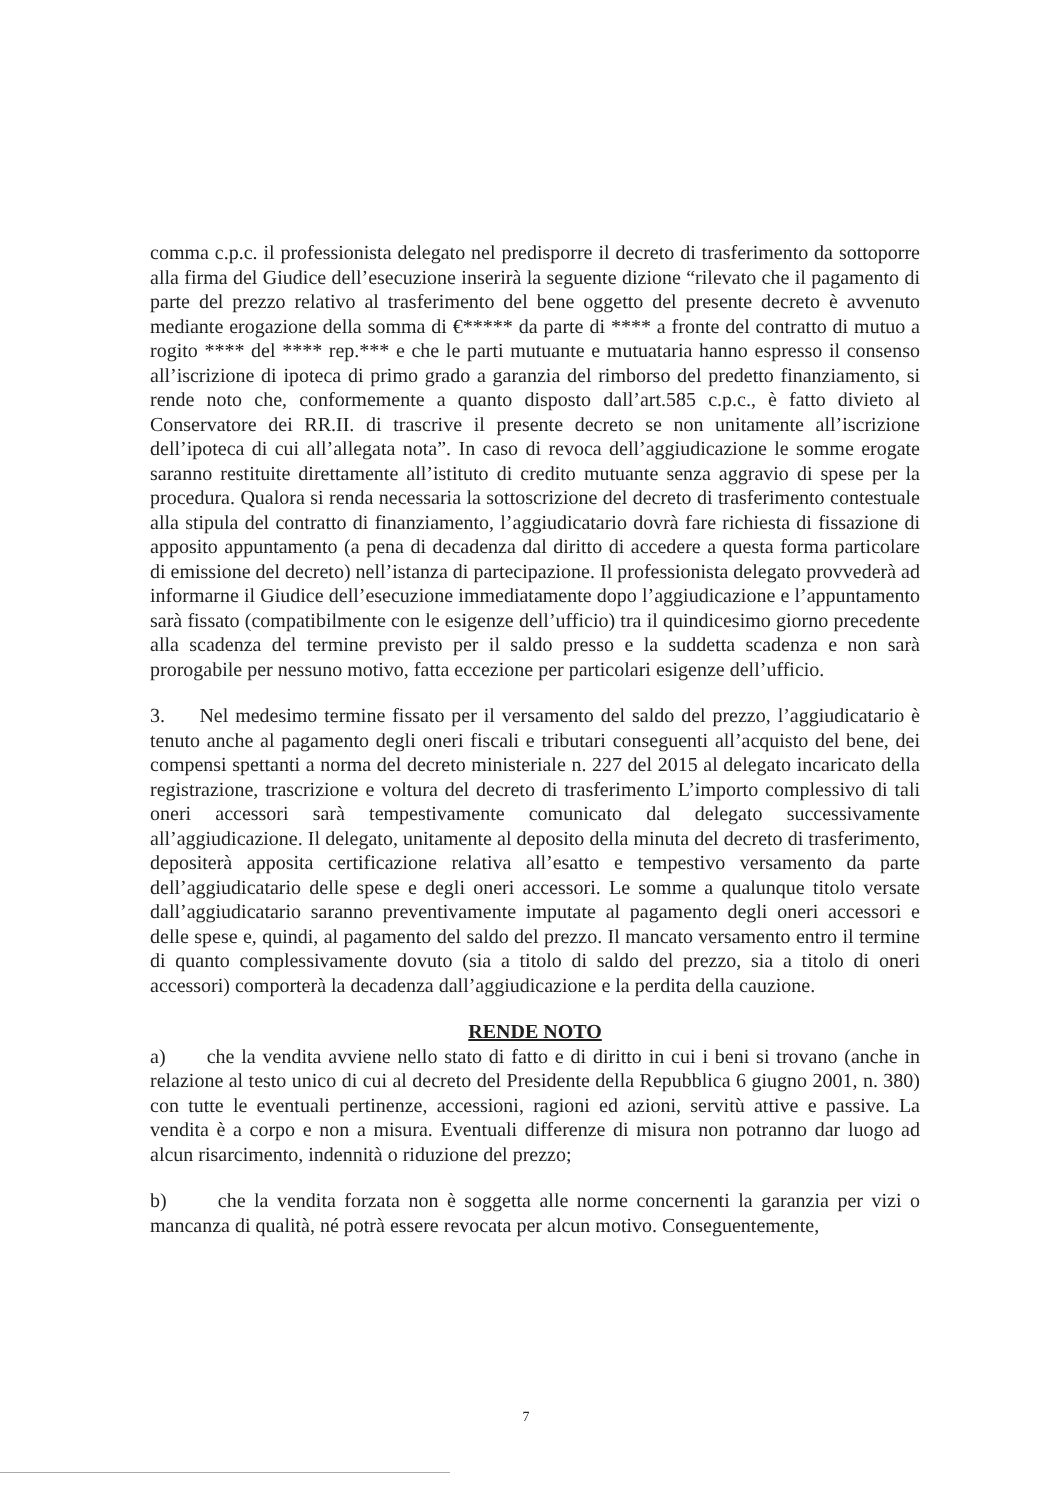comma c.p.c. il professionista delegato nel predisporre il decreto di trasferimento da sottoporre alla firma del Giudice dell’esecuzione inserirà la seguente dizione “rilevato che il pagamento di parte del prezzo relativo al trasferimento del bene oggetto del presente decreto è avvenuto mediante erogazione della somma di €***** da parte di **** a fronte del contratto di mutuo a rogito **** del **** rep.*** e che le parti mutuante e mutuataria hanno espresso il consenso all’iscrizione di ipoteca di primo grado a garanzia del rimborso del predetto finanziamento, si rende noto che, conformemente a quanto disposto dall’art.585 c.p.c., è fatto divieto al Conservatore dei RR.II. di trascrive il presente decreto se non unitamente all’iscrizione dell’ipoteca di cui all’allegata nota”. In caso di revoca dell’aggiudicazione le somme erogate saranno restituite direttamente all’istituto di credito mutuante senza aggravio di spese per la procedura. Qualora si renda necessaria la sottoscrizione del decreto di trasferimento contestuale alla stipula del contratto di finanziamento, l’aggiudicatario dovrà fare richiesta di fissazione di apposito appuntamento (a pena di decadenza dal diritto di accedere a questa forma particolare di emissione del decreto) nell’istanza di partecipazione. Il professionista delegato provvederà ad informarne il Giudice dell’esecuzione immediatamente dopo l’aggiudicazione e l’appuntamento sarà fissato (compatibilmente con le esigenze dell’ufficio) tra il quindicesimo giorno precedente alla scadenza del termine previsto per il saldo presso e la suddetta scadenza e non sarà prorogabile per nessuno motivo, fatta eccezione per particolari esigenze dell’ufficio.
3. Nel medesimo termine fissato per il versamento del saldo del prezzo, l’aggiudicatario è tenuto anche al pagamento degli oneri fiscali e tributari conseguenti all’acquisto del bene, dei compensi spettanti a norma del decreto ministeriale n. 227 del 2015 al delegato incaricato della registrazione, trascrizione e voltura del decreto di trasferimento L’importo complessivo di tali oneri accessori sarà tempestivamente comunicato dal delegato successivamente all’aggiudicazione. Il delegato, unitamente al deposito della minuta del decreto di trasferimento, depositerà apposita certificazione relativa all’esatto e tempestivo versamento da parte dell’aggiudicatario delle spese e degli oneri accessori. Le somme a qualunque titolo versate dall’aggiudicatario saranno preventivamente imputate al pagamento degli oneri accessori e delle spese e, quindi, al pagamento del saldo del prezzo. Il mancato versamento entro il termine di quanto complessivamente dovuto (sia a titolo di saldo del prezzo, sia a titolo di oneri accessori) comporterà la decadenza dall’aggiudicazione e la perdita della cauzione.
RENDE NOTO
a) che la vendita avviene nello stato di fatto e di diritto in cui i beni si trovano (anche in relazione al testo unico di cui al decreto del Presidente della Repubblica 6 giugno 2001, n. 380) con tutte le eventuali pertinenze, accessioni, ragioni ed azioni, servitù attive e passive. La vendita è a corpo e non a misura. Eventuali differenze di misura non potranno dar luogo ad alcun risarcimento, indennità o riduzione del prezzo;
b) che la vendita forzata non è soggetta alle norme concernenti la garanzia per vizi o mancanza di qualità, né potrà essere revocata per alcun motivo. Conseguentemente,
7